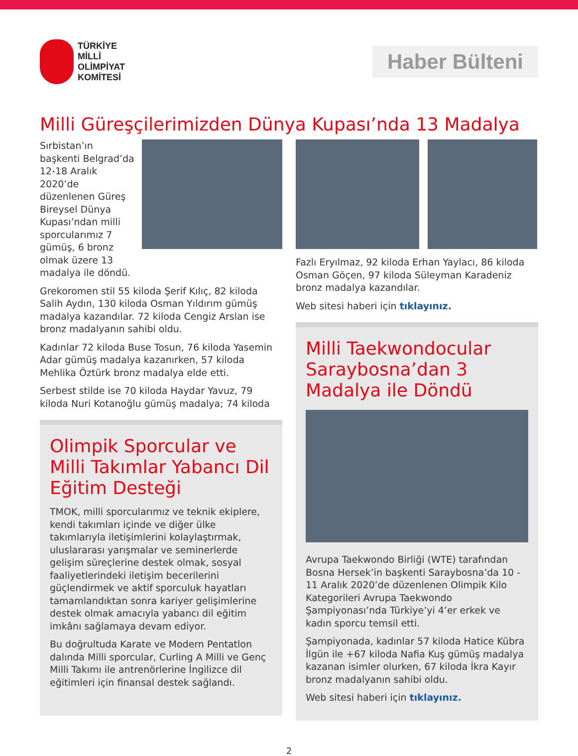TÜRKİYE
MİLLİ
OLİMPİYAT
KOMİTESİ
Haber Bülteni
Milli Güreşçilerimizden Dünya Kupası’nda 13 Madalya
Sırbistan’ın başkenti Belgrad’da 12-18 Aralık 2020’de düzenlenen Güreş Bireysel Dünya Kupası’ndan milli sporcularımız 7 gümüş, 6 bronz olmak üzere 13 madalya ile döndü.
Grekoromen stil 55 kiloda Şerif Kılıç, 82 kiloda Salih Aydın, 130 kiloda Osman Yıldırım gümüş madalya kazandılar. 72 kiloda Cengiz Arslan ise bronz madalyanın sahibi oldu.
Kadınlar 72 kiloda Buse Tosun, 76 kiloda Yasemin Adar gümüş madalya kazanırken, 57 kiloda Mehlika Öztürk bronz madalya elde etti.
Serbest stilde ise 70 kiloda Haydar Yavuz, 79 kiloda Nuri Kotanoğlu gümüş madalya; 74 kiloda
Olimpik Sporcular ve Milli Takımlar Yabancı Dil Eğitim Desteği
TMOK, milli sporcularımız ve teknik ekiplere, kendi takımları içinde ve diğer ülke takımlarıyla iletişimlerini kolaylaştırmak, uluslararası yarışmalar ve seminerlerde gelişim süreçlerine destek olmak, sosyal faaliyetlerindeki iletişim becerilerini güçlendirmek ve aktif sporculuk hayatları tamamlandıktan sonra kariyer gelişimlerine destek olmak amacıyla yabancı dil eğitim imkânı sağlamaya devam ediyor.
Bu doğrultuda Karate ve Modern Pentatlon dalında Milli sporcular, Curling A Milli ve Genç Milli Takımı ile antrenörlerine İngilizce dil eğitimleri için finansal destek sağlandı.
Fazlı Eryılmaz, 92 kiloda Erhan Yaylacı, 86 kiloda Osman Göçen, 97 kiloda Süleyman Karadeniz bronz madalya kazandılar.
Web sitesi haberi için tıklayınız.
Milli Taekwondocular Saraybosna’dan 3 Madalya ile Döndü
Avrupa Taekwondo Birliği (WTE) tarafından Bosna Hersek’in başkenti Saraybosna’da 10 - 11 Aralık 2020’de düzenlenen Olimpik Kilo Kategorileri Avrupa Taekwondo Şampiyonası’nda Türkiye’yi 4’er erkek ve kadın sporcu temsil etti.
Şampiyonada, kadınlar 57 kiloda Hatice Kübra İlgün ile +67 kiloda Nafia Kuş gümüş madalya kazanan isimler olurken, 67 kiloda İkra Kayır bronz madalyanın sahibi oldu.
Web sitesi haberi için tıklayınız.
2